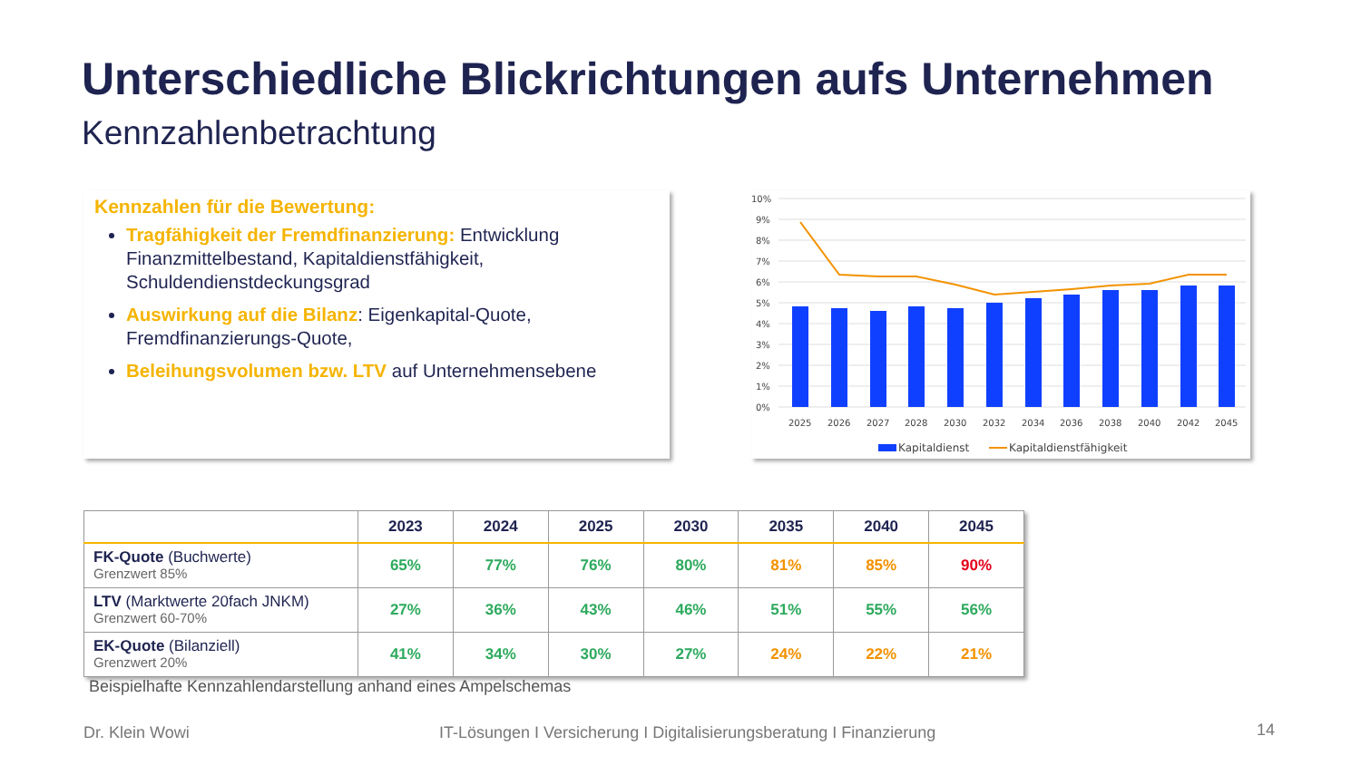Unterschiedliche Blickrichtungen aufs Unternehmen
Kennzahlenbetrachtung
Kennzahlen für die Bewertung:
Tragfähigkeit der Fremdfinanzierung: Entwicklung Finanzmittelbestand, Kapitaldienstfähigkeit, Schuldendienstdeckungsgrad
Auswirkung auf die Bilanz: Eigenkapital-Quote, Fremdfinanzierungs-Quote,
Beleihungsvolumen bzw. LTV auf Unternehmensebene
10%
9%
8%
7%
6%
5%
4%
3%
2%
1%
0%
2025
2026
2027
2028
2030
2032
2034
2036
2038
2040
2042
2045
Kapitaldienst
Kapitaldienstfähigkeit
| | 2023 | 2024 | 2025 | 2030 | 2035 | 2040 | 2045 |
| --- | --- | --- | --- | --- | --- | --- | --- |
| FK-Quote (Buchwerte) Grenzwert 85% | 65% | 77% | 76% | 80% | 81% | 85% | 90% |
| LTV (Marktwerte 20fach JNKM) Grenzwert 60-70% | 27% | 36% | 43% | 46% | 51% | 55% | 56% |
| EK-Quote (Bilanziell) Grenzwert 20% | 41% | 34% | 30% | 27% | 24% | 22% | 21% |
Beispielhafte Kennzahlendarstellung anhand eines Ampelschemas
Dr. Klein Wowi
IT-Lösungen I Versicherung I Digitalisierungsberatung I Finanzierung
14